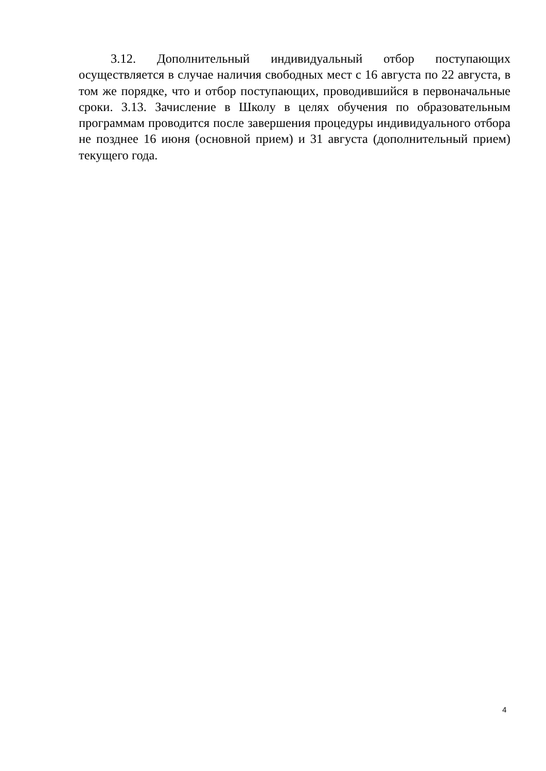3.12. Дополнительный индивидуальный отбор поступающих осуществляется в случае наличия свободных мест с 16 августа по 22 августа, в том же порядке, что и отбор поступающих, проводившийся в первоначальные сроки. 3.13. Зачисление в Школу в целях обучения по образовательным программам проводится после завершения процедуры индивидуального отбора не позднее 16 июня (основной прием) и 31 августа (дополнительный прием) текущего года.
4